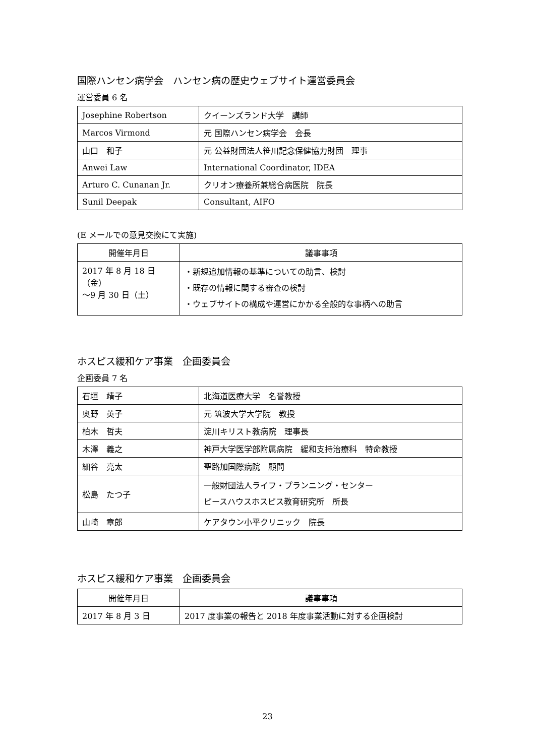国際ハンセン病学会　ハンセン病の歴史ウェブサイト運営委員会
運営委員 6 名
| Josephine Robertson | クイーンズランド大学 講師 |
| Marcos Virmond | 元 国際ハンセン病学会 会長 |
| 山口 和子 | 元 公益財団法人笹川記念保健協力財団 理事 |
| Anwei Law | International Coordinator, IDEA |
| Arturo C. Cunanan Jr. | クリオン療養所兼総合病医院 院長 |
| Sunil Deepak | Consultant, AIFO |
(E メールでの意見交換にて実施)
| 開催年月日 | 議事事項 |
| --- | --- |
| 2017 年 8 月 18 日（金） 〜9 月 30 日（土） | ・新規追加情報の基準についての助言、検討 ・既存の情報に関する審査の検討 ・ウェブサイトの構成や運営にかかる全般的な事柄への助言 |
ホスピス緩和ケア事業　企画委員会
企画委員 7 名
| 石垣 靖子 | 北海道医療大学 名誉教授 |
| 奥野 英子 | 元 筑波大学大学院 教授 |
| 柏木 哲夫 | 淀川キリスト教病院 理事長 |
| 木澤 義之 | 神戸大学医学部附属病院 緩和支持治療科 特命教授 |
| 細谷 亮太 | 聖路加国際病院 顧問 |
| 松島 たつ子 | 一般財団法人ライフ・プランニング・センター ピースハウスホスピス教育研究所 所長 |
| 山崎 章郎 | ケアタウン小平クリニック 院長 |
ホスピス緩和ケア事業　企画委員会
| 開催年月日 | 議事事項 |
| --- | --- |
| 2017 年 8 月 3 日 | 2017 度事業の報告と 2018 年度事業活動に対する企画検討 |
23